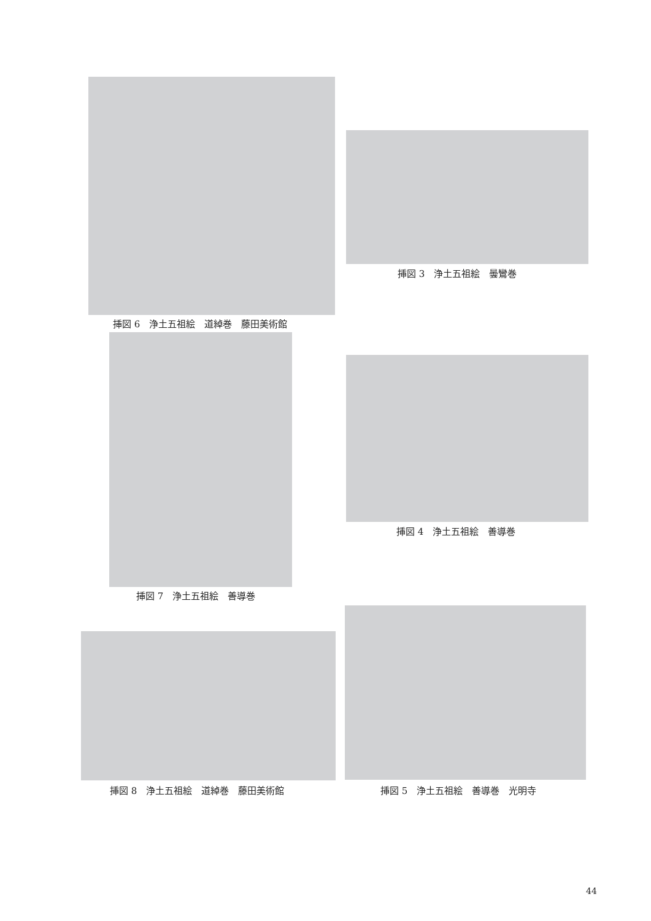挿図 6　浄土五祖絵　道綽巻　藤田美術館
挿図 7　浄土五祖絵　善導巻
挿図 8　浄土五祖絵　道綽巻　藤田美術館
挿図 3　浄土五祖絵　曇鸞巻
挿図 4　浄土五祖絵　善導巻
挿図 5　浄土五祖絵　善導巻　光明寺
44